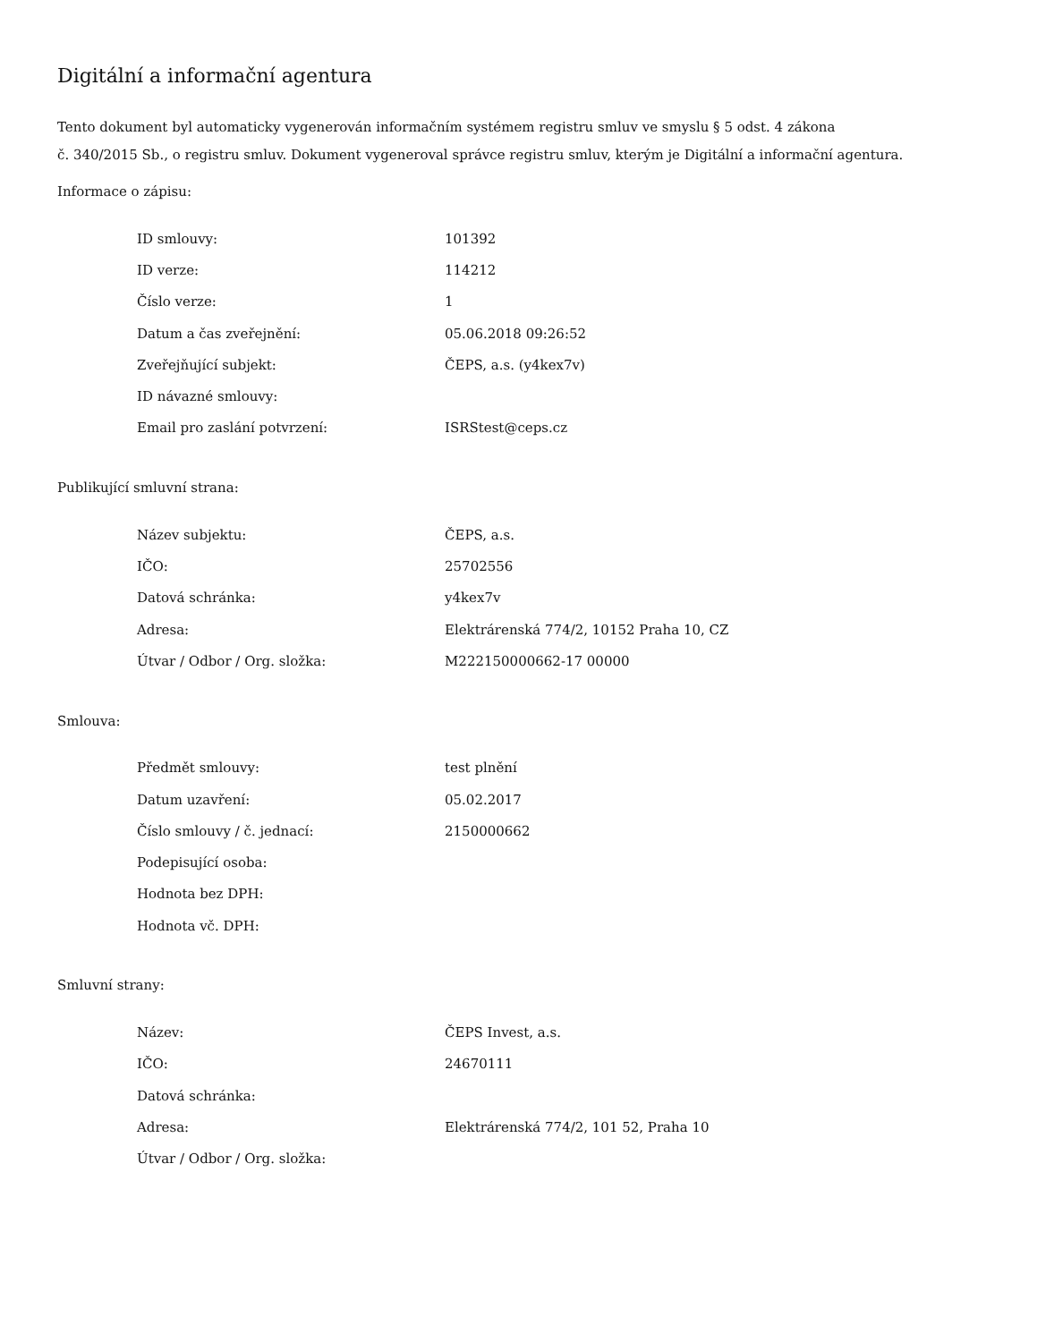Digitální a informační agentura
Tento dokument byl automaticky vygenerován informačním systémem registru smluv ve smyslu § 5 odst. 4 zákona
č. 340/2015 Sb., o registru smluv. Dokument vygeneroval správce registru smluv, kterým je Digitální a informační agentura.
Informace o zápisu:
| ID smlouvy: | 101392 |
| ID verze: | 114212 |
| Číslo verze: | 1 |
| Datum a čas zveřejnění: | 05.06.2018 09:26:52 |
| Zveřejňující subjekt: | ČEPS, a.s. (y4kex7v) |
| ID návazné smlouvy: | |
| Email pro zaslání potvrzení: | ISRStest@ceps.cz |
Publikující smluvní strana:
| Název subjektu: | ČEPS, a.s. |
| IČO: | 25702556 |
| Datová schránka: | y4kex7v |
| Adresa: | Elektrárenská 774/2, 10152 Praha 10, CZ |
| Útvar / Odbor / Org. složka: | M222150000662-17 00000 |
Smlouva:
| Předmět smlouvy: | test plnění |
| Datum uzavření: | 05.02.2017 |
| Číslo smlouvy / č. jednací: | 2150000662 |
| Podepisující osoba: | |
| Hodnota bez DPH: | |
| Hodnota vč. DPH: | |
Smluvní strany:
| Název: | ČEPS Invest, a.s. |
| IČO: | 24670111 |
| Datová schránka: | |
| Adresa: | Elektrárenská 774/2, 101 52, Praha 10 |
| Útvar / Odbor / Org. složka: | |